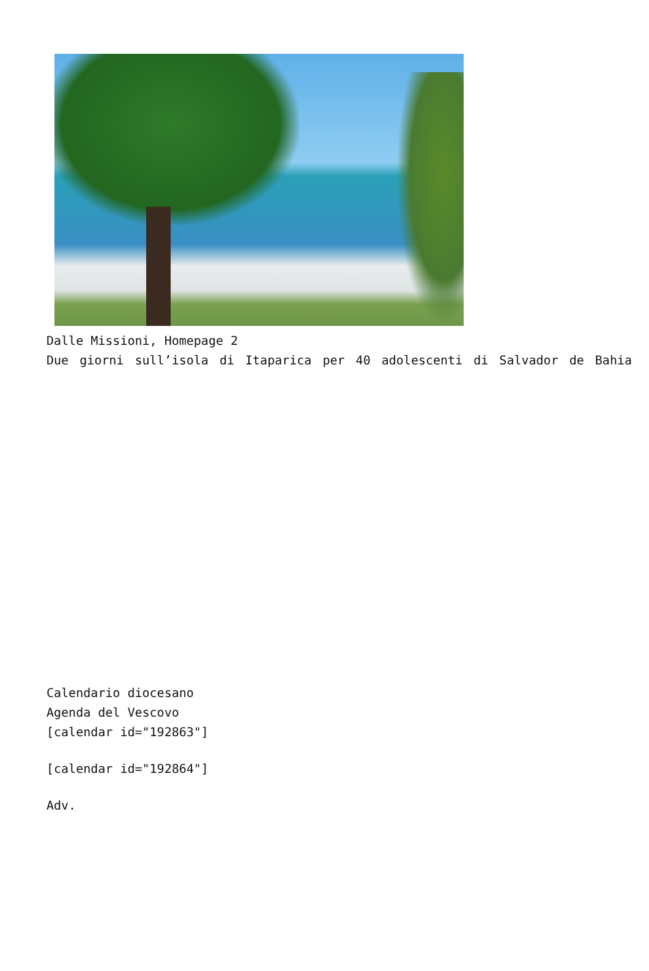Dalle Missioni, Homepage 2
Due giorni sull’isola di Itaparica per 40 adolescenti di Salvador de Bahia
Calendario diocesano
Agenda del Vescovo
[calendar id="192863"]
[calendar id="192864"]
Adv.